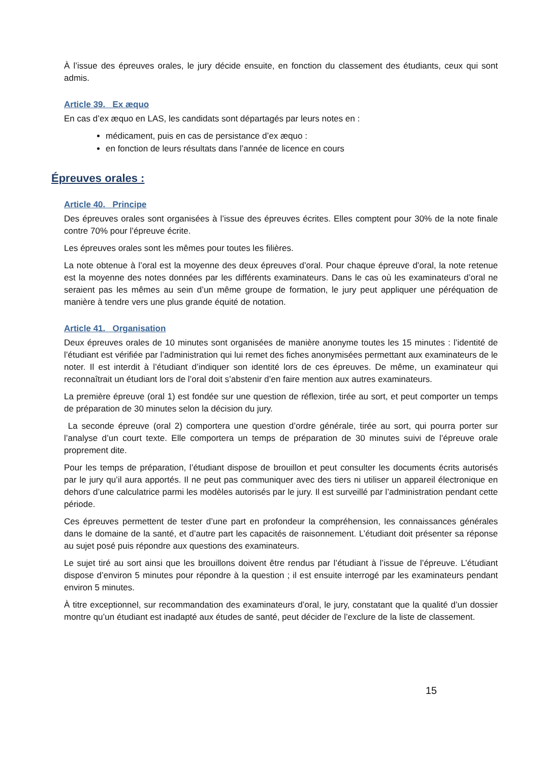À l’issue des épreuves orales, le jury décide ensuite, en fonction du classement des étudiants, ceux qui sont admis.
Article 39. Ex æquo
En cas d’ex æquo en LAS, les candidats sont départagés par leurs notes en :
médicament, puis en cas de persistance d’ex æquo :
en fonction de leurs résultats dans l’année de licence en cours
Épreuves orales :
Article 40. Principe
Des épreuves orales sont organisées à l’issue des épreuves écrites. Elles comptent pour 30% de la note finale contre 70% pour l’épreuve écrite.
Les épreuves orales sont les mêmes pour toutes les filières.
La note obtenue à l’oral est la moyenne des deux épreuves d’oral. Pour chaque épreuve d’oral, la note retenue est la moyenne des notes données par les différents examinateurs. Dans le cas où les examinateurs d’oral ne seraient pas les mêmes au sein d’un même groupe de formation, le jury peut appliquer une péréquation de manière à tendre vers une plus grande équité de notation.
Article 41. Organisation
Deux épreuves orales de 10 minutes sont organisées de manière anonyme toutes les 15 minutes : l’identité de l’étudiant est vérifiée par l’administration qui lui remet des fiches anonymisées permettant aux examinateurs de le noter. Il est interdit à l’étudiant d’indiquer son identité lors de ces épreuves. De même, un examinateur qui reconnaîtrait un étudiant lors de l’oral doit s’abstenir d’en faire mention aux autres examinateurs.
La première épreuve (oral 1) est fondée sur une question de réflexion, tirée au sort, et peut comporter un temps de préparation de 30 minutes selon la décision du jury.
La seconde épreuve (oral 2) comportera une question d’ordre générale, tirée au sort, qui pourra porter sur l’analyse d’un court texte. Elle comportera un temps de préparation de 30 minutes suivi de l’épreuve orale proprement dite.
Pour les temps de préparation, l’étudiant dispose de brouillon et peut consulter les documents écrits autorisés par le jury qu’il aura apportés. Il ne peut pas communiquer avec des tiers ni utiliser un appareil électronique en dehors d’une calculatrice parmi les modèles autorisés par le jury. Il est surveillé par l’administration pendant cette période.
Ces épreuves permettent de tester d’une part en profondeur la compréhension, les connaissances générales dans le domaine de la santé, et d’autre part les capacités de raisonnement. L’étudiant doit présenter sa réponse au sujet posé puis répondre aux questions des examinateurs.
Le sujet tiré au sort ainsi que les brouillons doivent être rendus par l’étudiant à l’issue de l’épreuve. L’étudiant dispose d’environ 5 minutes pour répondre à la question ; il est ensuite interrogé par les examinateurs pendant environ 5 minutes.
À titre exceptionnel, sur recommandation des examinateurs d’oral, le jury, constatant que la qualité d’un dossier montre qu’un étudiant est inadapté aux études de santé, peut décider de l’exclure de la liste de classement.
15